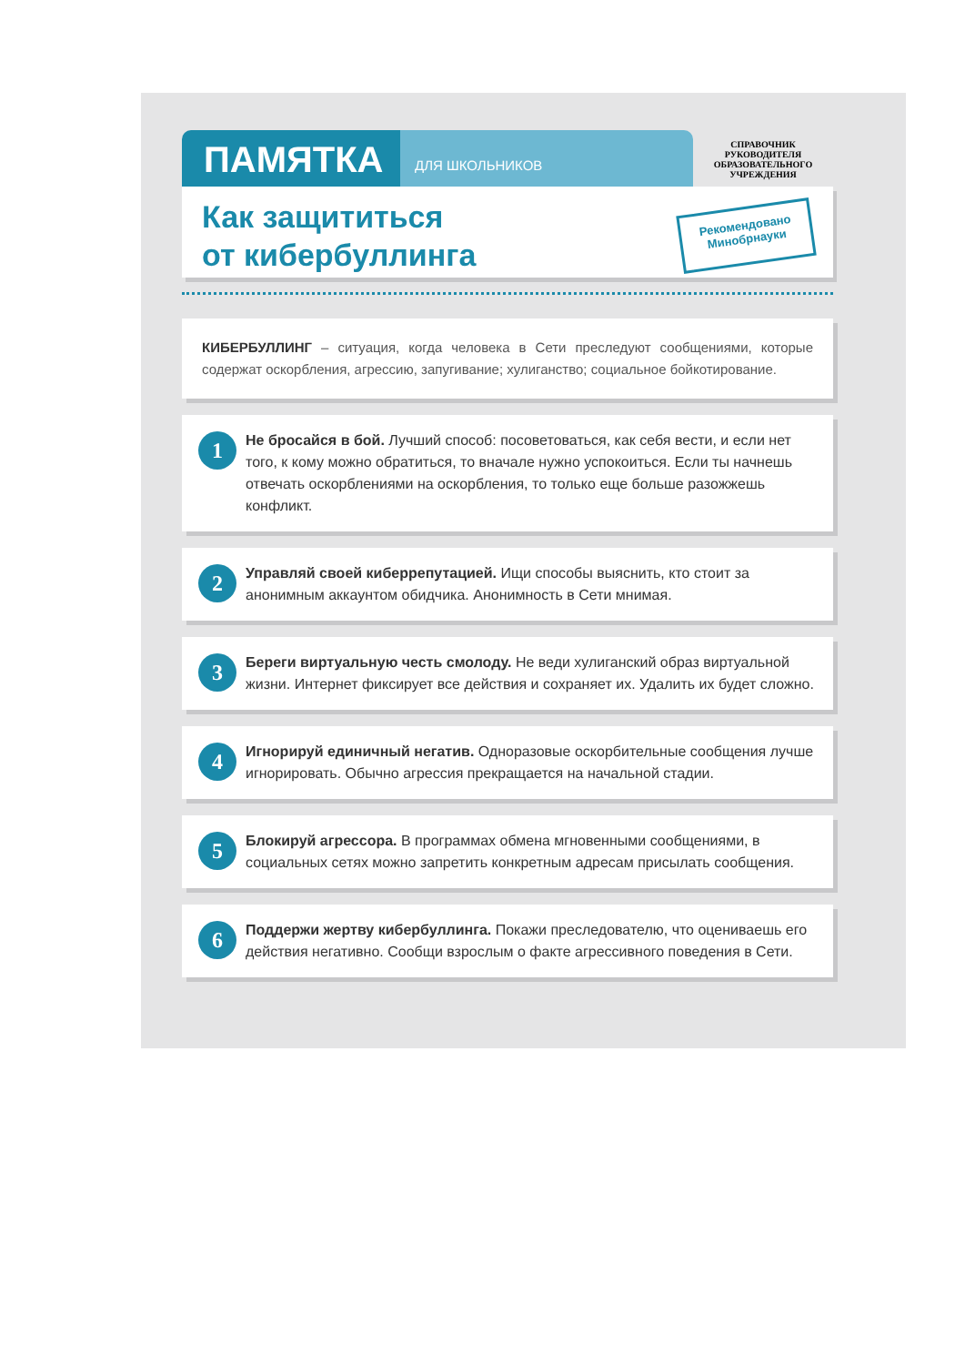ПАМЯТКА
ДЛЯ ШКОЛЬНИКОВ
СПРАВОЧНИК
РУКОВОДИТЕЛЯ
ОБРАЗОВАТЕЛЬНОГО
УЧРЕЖДЕНИЯ
Как защититься
от кибербуллинга
Рекомендовано
Минобрнауки
КИБЕРБУЛЛИНГ – ситуация, когда человека в Сети преследуют сообщениями, которые содержат оскорбления, агрессию, запугивание; хулиганство; социальное бойкотирование.
1
Не бросайся в бой. Лучший способ: посоветоваться, как себя вести, и если нет того, к кому можно обратиться, то вначале нужно успокоиться. Если ты начнешь отвечать оскорблениями на оскорбления, то только еще больше разожжешь конфликт.
2
Управляй своей киберрепутацией. Ищи способы выяснить, кто стоит за анонимным аккаунтом обидчика. Анонимность в Сети мнимая.
3
Береги виртуальную честь смолоду. Не веди хулиганский образ виртуальной жизни. Интернет фиксирует все действия и сохраняет их. Удалить их будет сложно.
4
Игнорируй единичный негатив. Одноразовые оскорбительные сообщения лучше игнорировать. Обычно агрессия прекращается на начальной стадии.
5
Блокируй агрессора. В программах обмена мгновенными сообщениями, в социальных сетях можно запретить конкретным адресам присылать сообщения.
6
Поддержи жертву кибербуллинга. Покажи преследователю, что оцениваешь его действия негативно. Сообщи взрослым о факте агрессивного поведения в Сети.